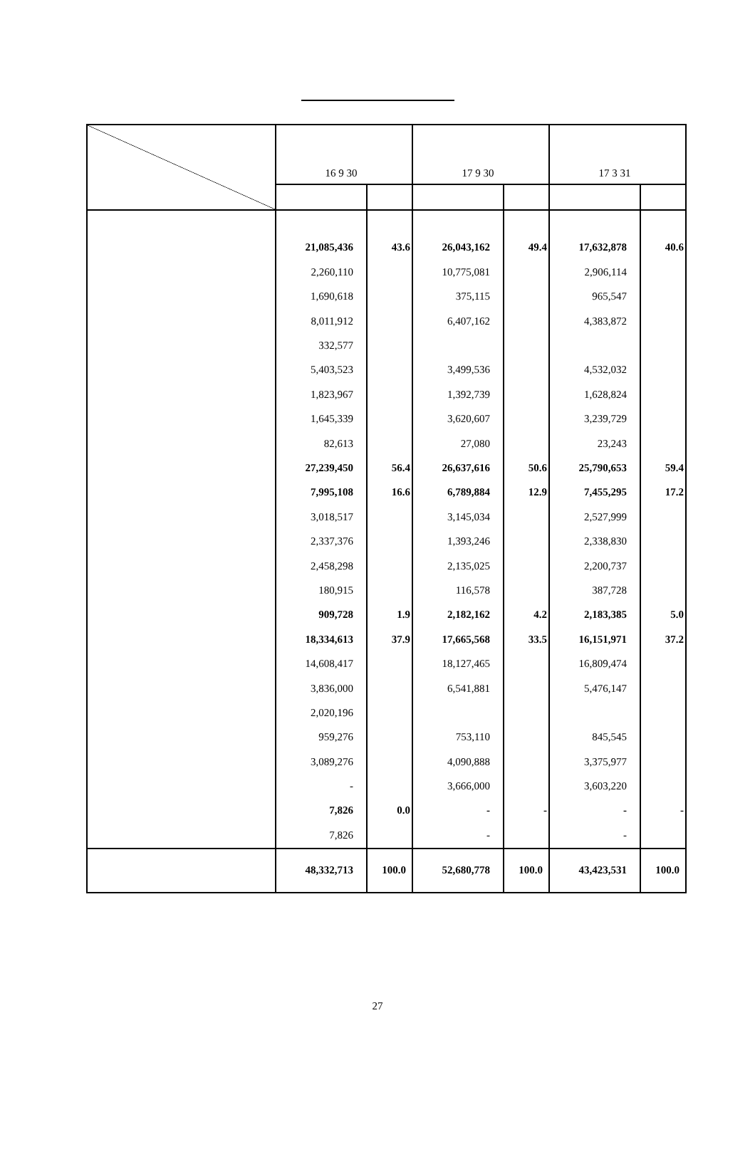| | 16 9 30 | | 17 9 30 | | 17 3 31 | |
| | 21,085,436 | 43.6 | 26,043,162 | 49.4 | 17,632,878 | 40.6 |
| | 2,260,110 | | 10,775,081 | | 2,906,114 | |
| | 1,690,618 | | 375,115 | | 965,547 | |
| | 8,011,912 | | 6,407,162 | | 4,383,872 | |
| | 332,577 | | | | | |
| | 5,403,523 | | 3,499,536 | | 4,532,032 | |
| | 1,823,967 | | 1,392,739 | | 1,628,824 | |
| | 1,645,339 | | 3,620,607 | | 3,239,729 | |
| | 82,613 | | 27,080 | | 23,243 | |
| | 27,239,450 | 56.4 | 26,637,616 | 50.6 | 25,790,653 | 59.4 |
| | 7,995,108 | 16.6 | 6,789,884 | 12.9 | 7,455,295 | 17.2 |
| | 3,018,517 | | 3,145,034 | | 2,527,999 | |
| | 2,337,376 | | 1,393,246 | | 2,338,830 | |
| | 2,458,298 | | 2,135,025 | | 2,200,737 | |
| | 180,915 | | 116,578 | | 387,728 | |
| | 909,728 | 1.9 | 2,182,162 | 4.2 | 2,183,385 | 5.0 |
| | 18,334,613 | 37.9 | 17,665,568 | 33.5 | 16,151,971 | 37.2 |
| | 14,608,417 | | 18,127,465 | | 16,809,474 | |
| | 3,836,000 | | 6,541,881 | | 5,476,147 | |
| | 2,020,196 | | | | | |
| | 959,276 | | 753,110 | | 845,545 | |
| | 3,089,276 | | 4,090,888 | | 3,375,977 | |
| | - | | 3,666,000 | | 3,603,220 | |
| | 7,826 | 0.0 | - | - | - | - |
| | 7,826 | | - | | - | |
| | 48,332,713 | 100.0 | 52,680,778 | 100.0 | 43,423,531 | 100.0 |
27